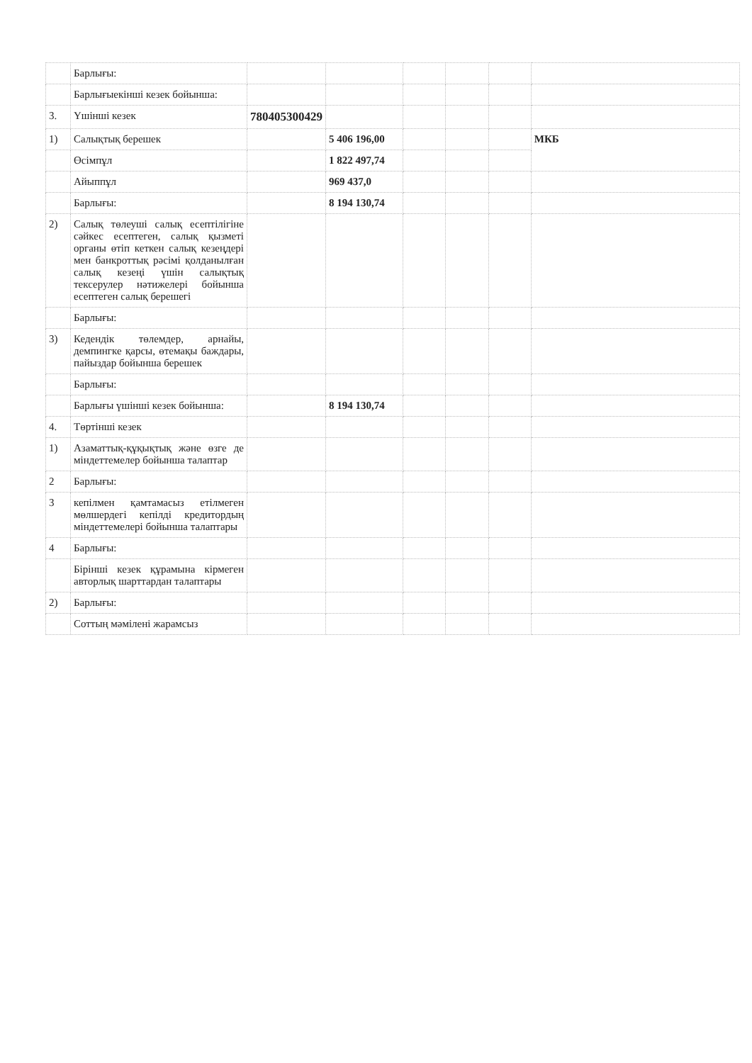| | Барлығы: | | | | | | |
| | Барлығыекінші кезек бойынша: | | | | | | |
| 3. | Үшінші кезек | 780405300429 | | | | | |
| 1) | Салықтық берешек | | 5 406 196,00 | | | | МКБ |
| | Өсімпұл | | 1 822 497,74 | | | | |
| | Айыппұл | | 969 437,0 | | | | |
| | Барлығы: | | 8 194 130,74 | | | | |
| 2) | Салық төлеуші салық есептілігіне сәйкес есептеген, салық қызметі органы өтіп кеткен салық кезеңдері мен банкроттық рәсімі қолданылған салық кезеңі үшін салықтық тексерулер нәтижелері бойынша есептеген салық берешегі | | | | | | |
| | Барлығы: | | | | | | |
| 3) | Кедендік төлемдер, арнайы, демпингке қарсы, өтемақы баждары, пайыздар бойынша берешек | | | | | | |
| | Барлығы: | | | | | | |
| | Барлығы үшінші кезек бойынша: | | 8 194 130,74 | | | | |
| 4. | Төртінші кезек | | | | | | |
| 1) | Азаматтық-құқықтық және өзге де міндеттемелер бойынша талаптар | | | | | | |
| 2 | Барлығы: | | | | | | |
| 3 | кепілмен қамтамасыз етілмеген мөлшердегі кепілді кредитордың міндеттемелері бойынша талаптары | | | | | | |
| 4 | Барлығы: | | | | | | |
| | Бірінші кезек құрамына кірмеген авторлық шарттардан талаптары | | | | | | |
| 2) | Барлығы: | | | | | | |
| | Соттың мәмілені жарамсыз | | | | | | |